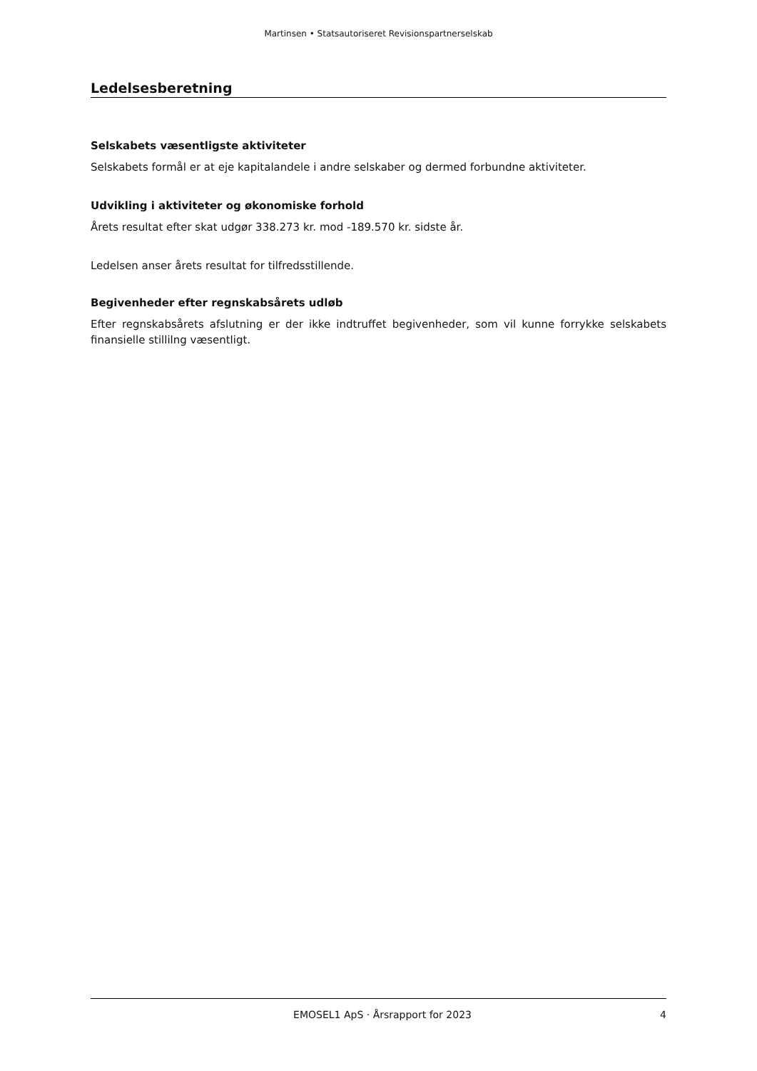Martinsen • Statsautoriseret Revisionspartnerselskab
Ledelsesberetning
Selskabets væsentligste aktiviteter
Selskabets formål er at eje kapitalandele i andre selskaber og dermed forbundne aktiviteter.
Udvikling i aktiviteter og økonomiske forhold
Årets resultat efter skat udgør 338.273 kr. mod -189.570 kr. sidste år.
Ledelsen anser årets resultat for tilfredsstillende.
Begivenheder efter regnskabsårets udløb
Efter regnskabsårets afslutning er der ikke indtruffet begivenheder, som vil kunne forrykke selskabets finansielle stillilng væsentligt.
EMOSEL1 ApS · Årsrapport for 2023 4